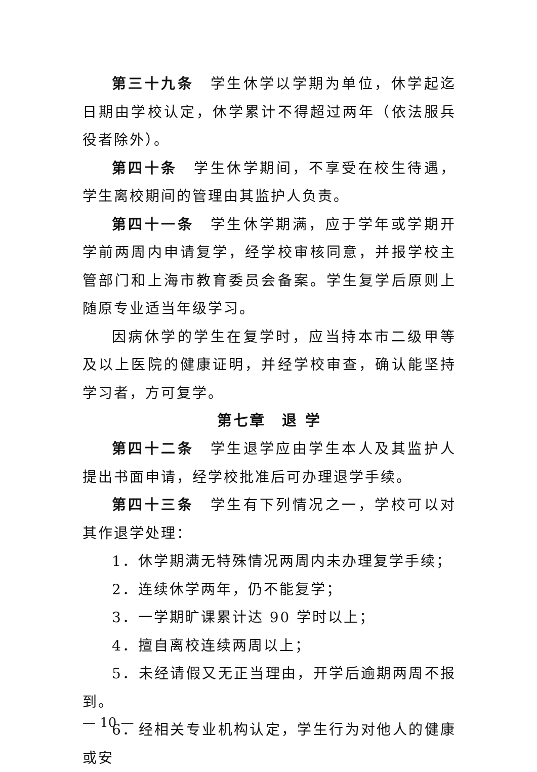第三十九条　学生休学以学期为单位，休学起迄日期由学校认定，休学累计不得超过两年（依法服兵役者除外）。
第四十条　学生休学期间，不享受在校生待遇，学生离校期间的管理由其监护人负责。
第四十一条　学生休学期满，应于学年或学期开学前两周内申请复学，经学校审核同意，并报学校主管部门和上海市教育委员会备案。学生复学后原则上随原专业适当年级学习。
因病休学的学生在复学时，应当持本市二级甲等及以上医院的健康证明，并经学校审查，确认能坚持学习者，方可复学。
第七章　退 学
第四十二条　学生退学应由学生本人及其监护人提出书面申请，经学校批准后可办理退学手续。
第四十三条　学生有下列情况之一，学校可以对其作退学处理：
1．休学期满无特殊情况两周内未办理复学手续；
2．连续休学两年，仍不能复学；
3．一学期旷课累计达 90 学时以上；
4．擅自离校连续两周以上；
5．未经请假又无正当理由，开学后逾期两周不报到。
6．经相关专业机构认定，学生行为对他人的健康或安
— 10 —